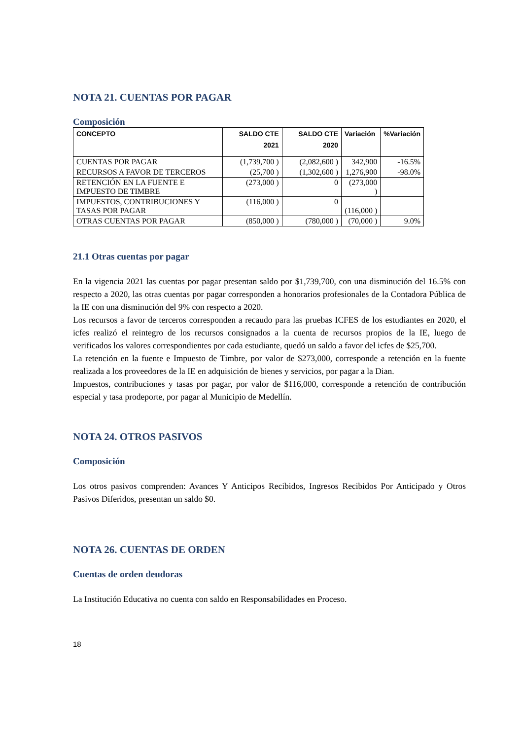NOTA 21. CUENTAS POR PAGAR
Composición
| CONCEPTO | SALDO CTE 2021 | SALDO CTE 2020 | Variación | %Variación |
| --- | --- | --- | --- | --- |
| CUENTAS POR PAGAR | (1,739,700 ) | (2,082,600 ) | 342,900 | -16.5% |
| RECURSOS A FAVOR DE TERCEROS | (25,700 ) | (1,302,600 ) | 1,276,900 | -98.0% |
| RETENCIÓN EN LA FUENTE E IMPUESTO DE TIMBRE | (273,000 ) | 0 | (273,000 ) | |
| IMPUESTOS, CONTRIBUCIONES Y TASAS POR PAGAR | (116,000 ) | 0 | (116,000 ) | |
| OTRAS CUENTAS POR PAGAR | (850,000 ) | (780,000 ) | (70,000 ) | 9.0% |
21.1 Otras cuentas por pagar
En la vigencia 2021 las cuentas por pagar presentan saldo por $1,739,700, con una disminución del 16.5% con respecto a 2020, las otras cuentas por pagar corresponden a honorarios profesionales de la Contadora Pública de la IE con una disminución del 9% con respecto a 2020.
Los recursos a favor de terceros corresponden a recaudo para las pruebas ICFES de los estudiantes en 2020, el icfes realizó el reintegro de los recursos consignados a la cuenta de recursos propios de la IE, luego de verificados los valores correspondientes por cada estudiante, quedó un saldo a favor del icfes de $25,700.
La retención en la fuente e Impuesto de Timbre, por valor de $273,000, corresponde a retención en la fuente realizada a los proveedores de la IE en adquisición de bienes y servicios, por pagar a la Dian.
Impuestos, contribuciones y tasas por pagar, por valor de $116,000, corresponde a retención de contribución especial y tasa prodeporte, por pagar al Municipio de Medellín.
NOTA 24. OTROS PASIVOS
Composición
Los otros pasivos comprenden: Avances Y Anticipos Recibidos, Ingresos Recibidos Por Anticipado y Otros Pasivos Diferidos, presentan un saldo $0.
NOTA 26. CUENTAS DE ORDEN
Cuentas de orden deudoras
La Institución Educativa no cuenta con saldo en Responsabilidades en Proceso.
18